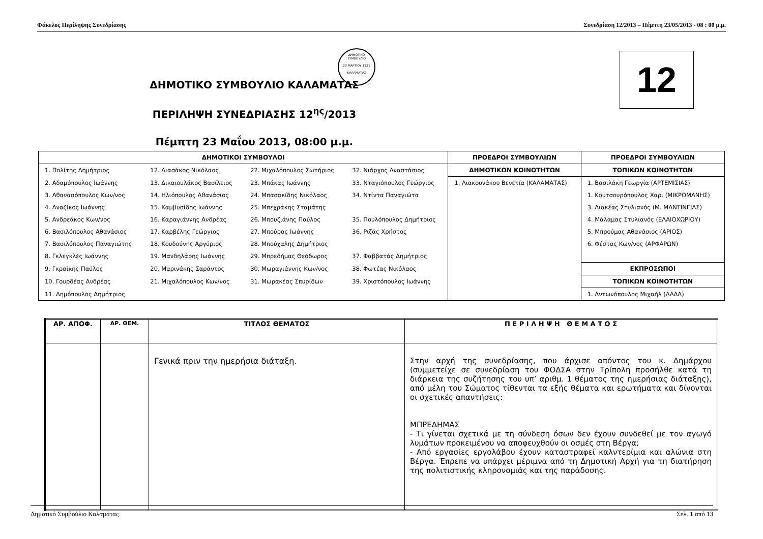Φάκελος Περίληψης Συνεδρίασης Συνεδρίαση 12/2013 – Πέμπτη 23/05/2013 - 08 : 00 μ.μ.
ΔΗΜΟΤΙΚΟ ΣΥΜΒΟΥΛΙΟ
23 ΜΑΡΤΙΟΥ 1821
ΚΑΛΑΜΑΤΑΣ
12
ΔΗΜΟΤΙΚΟ ΣΥΜΒΟΥΛΙΟ ΚΑΛΑΜΑΤΑΣ
ΠΕΡΙΛΗΨΗ ΣΥΝΕΔΡΙΑΣΗΣ 12<sup>ης</sup>/2013
Πέμπτη 23 Μαΐου 2013, 08:00 μ.μ.
| ΔΗΜΟΤΙΚΟΙ ΣΥΜΒΟΥΛΟΙ | | | | ΠΡΟΕΔΡΟΙ ΣΥΜΒΟΥΛΙΩΝ | ΠΡΟΕΔΡΟΙ ΣΥΜΒΟΥΛΙΩΝ |
| --- | --- | --- | --- | --- | --- |
| 1. Πολίτης Δημήτριος | 12. Διασάκος Νικόλαος | 22. Μιχαλόπουλος Σωτήριος | 32. Νιάρχος Αναστάσιος | ΔΗΜΟΤΙΚΩΝ ΚΟΙΝΟΤΗΤΩΝ | ΤΟΠΙΚΩΝ ΚΟΙΝΟΤΗΤΩΝ |
| 2. Αδαμόπουλος Ιωάννης | 13. Δικαιουλάκος Βασίλειος | 23. Μπάκας Ιωάννης | 33. Νταγιόπουλος Γεώργιος | 1. Λιακουνάκου Βενετία (ΚΑΛΑΜΑΤΑΣ) | 1. Βασιλάκη Γεωργία (ΑΡΤΕΜΙΣΙΑΣ) |
| 3. Αθανασόπουλος Κων/νος | 14. Ηλιόπουλος Αθανάσιος | 24. Μπασακίδης Νικόλαος | 34. Ντίντα Παναγιώτα | | 1. Κουτσουρόπουλος Χαρ. (ΜΙΚΡΟΜΑΝΗΣ) |
| 4. Αναζίκος Ιωάννης | 15. Καμβυσίδης Ιωάννης | 25. Μπεχράκης Σταμάτης | | | 3. Λιακέας Στυλιανός (Μ. ΜΑΝΤΙΝΕΙΑΣ) |
| 5. Ανδρεάκος Κων/νος | 16. Καραγιάννης Ανδρέας | 26. Μπουζιάνης Παύλος | 35. Πουλόπουλος Δημήτριος | | 4. Μάλαμας Στυλιανός (ΕΛΑΙΟΧΩΡΙΟΥ) |
| 6. Βασιλόπουλος Αθανάσιος | 17. Καρβέλης Γεώργιος | 27. Μπούρας Ιωάννης | 36. Ριζάς Χρήστος | | 5. Μπρούμας Αθανάσιος (ΑΡΙΟΣ) |
| 7. Βασιλόπουλος Παναγιώτης | 18. Κουδούνης Αργύριος | 28. Μπούχαλης Δημήτριος | | | 6. Φέστας Κων/νος (ΑΡΦΑΡΩΝ) |
| 8. Γκλεγκλές Ιωάννης | 19. Μανδηλάρης Ιωάννης | 29. Μπρεδήμας Θεόδωρος | 37. Φαββατάς Δημήτριος | | |
| 9. Γκραίκης Παύλος | 20. Μαρινάκης Σαράντος | 30. Μωραγιάννης Κων/νος | 38. Φωτέας Νικόλαος | | ΕΚΠΡΟΣΩΠΟΙ |
| 10. Γουρδέας Ανδρέας | 21. Μιχαλόπουλος Κων/νος | 31. Μωρακέας Σπυρίδων | 39. Χριστόπουλος Ιωάννης | | ΤΟΠΙΚΩΝ ΚΟΙΝΟΤΗΤΩΝ |
| 11. Δημόπουλος Δημήτριος | | | | | 1. Αντωνόπουλος Μιχαήλ (ΛΑΔΑ) |
| ΑΡ. ΑΠΟΦ. | ΑΡ. ΘΕΜ. | ΤΙΤΛΟΣ ΘΕΜΑΤΟΣ | Π Ε Ρ Ι Λ Η Ψ Η Θ Ε Μ Α Τ Ο Σ |
| --- | --- | --- | --- |
| | | Γενικά πριν την ημερήσια διάταξη. | Στην αρχή της συνεδρίασης, που άρχισε απόντος του κ. Δημάρχου (συμμετείχε σε συνεδρίαση του ΦΟΔΣΑ στην Τρίπολη προσήλθε κατά τη διάρκεια της συζήτησης του υπ’ αριθμ. 1 θέματος της ημερήσιας διάταξης), από μέλη του Σώματος τίθενται τα εξής θέματα και ερωτήματα και δίνονται οι σχετικές απαντήσεις: ΜΠΡΕΔΗΜΑΣ - Τι γίνεται σχετικά με τη σύνδεση όσων δεν έχουν συνδεθεί με τον αγωγό λυμάτων προκειμένου να αποφευχθούν οι οσμές στη Βέργα; - Από εργασίες εργολάβου έχουν καταστραφεί καλντερίμια και αλώνια στη Βέργα. Έπρεπε να υπάρχει μέριμνα από τη Δημοτική Αρχή για τη διατήρηση της πολιτιστικής κληρονομιάς και της παράδοσης. |
Δημοτικό Συμβούλιο Καλαμάτας Σελ. 1 από 13